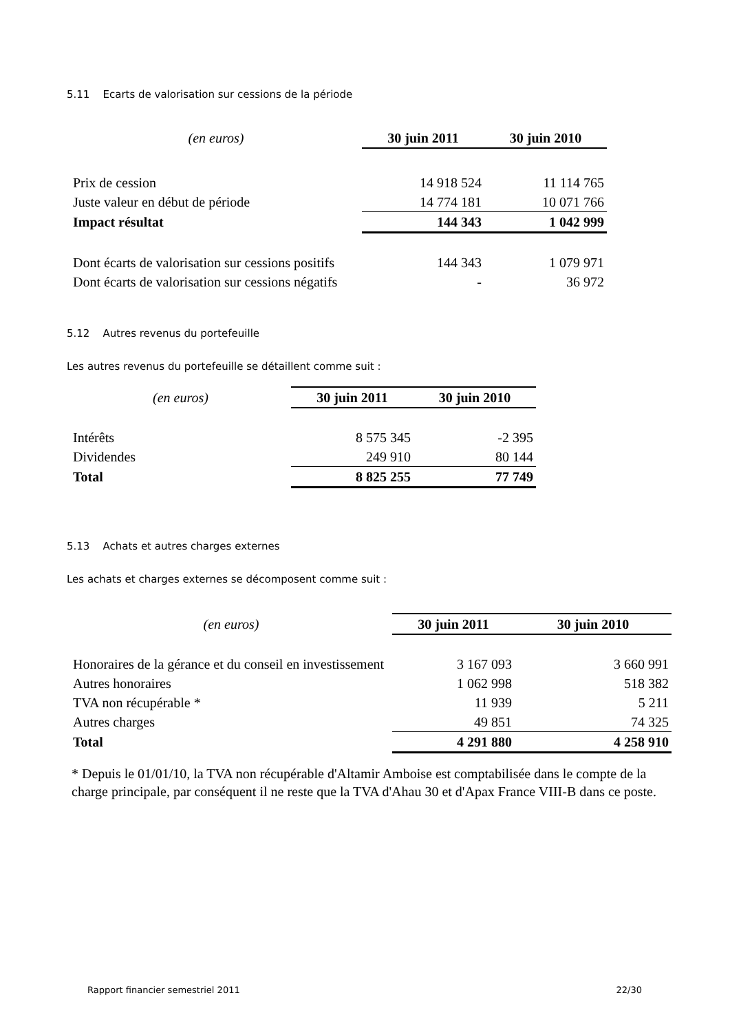5.11 Ecarts de valorisation sur cessions de la période
| (en euros) | 30 juin 2011 | 30 juin 2010 |
| --- | --- | --- |
| Prix de cession | 14 918 524 | 11 114 765 |
| Juste valeur en début de période | 14 774 181 | 10 071 766 |
| Impact résultat | 144 343 | 1 042 999 |
| Dont écarts de valorisation sur cessions positifs | 144 343 | 1 079 971 |
| Dont écarts de valorisation sur cessions négatifs | - | 36 972 |
5.12 Autres revenus du portefeuille
Les autres revenus du portefeuille se détaillent comme suit :
| (en euros) | 30 juin 2011 | 30 juin 2010 |
| --- | --- | --- |
| Intérêts | 8 575 345 | -2 395 |
| Dividendes | 249 910 | 80 144 |
| Total | 8 825 255 | 77 749 |
5.13 Achats et autres charges externes
Les achats et charges externes se décomposent comme suit :
| (en euros) | 30 juin 2011 | 30 juin 2010 |
| --- | --- | --- |
| Honoraires de la gérance et du conseil en investissement | 3 167 093 | 3 660 991 |
| Autres honoraires | 1 062 998 | 518 382 |
| TVA non récupérable * | 11 939 | 5 211 |
| Autres charges | 49 851 | 74 325 |
| Total | 4 291 880 | 4 258 910 |
* Depuis le 01/01/10, la TVA non récupérable d'Altamir Amboise est comptabilisée dans le compte de la charge principale, par conséquent il ne reste que la TVA d'Ahau 30 et d'Apax France VIII-B dans ce poste.
Rapport financier semestriel 2011 22/30